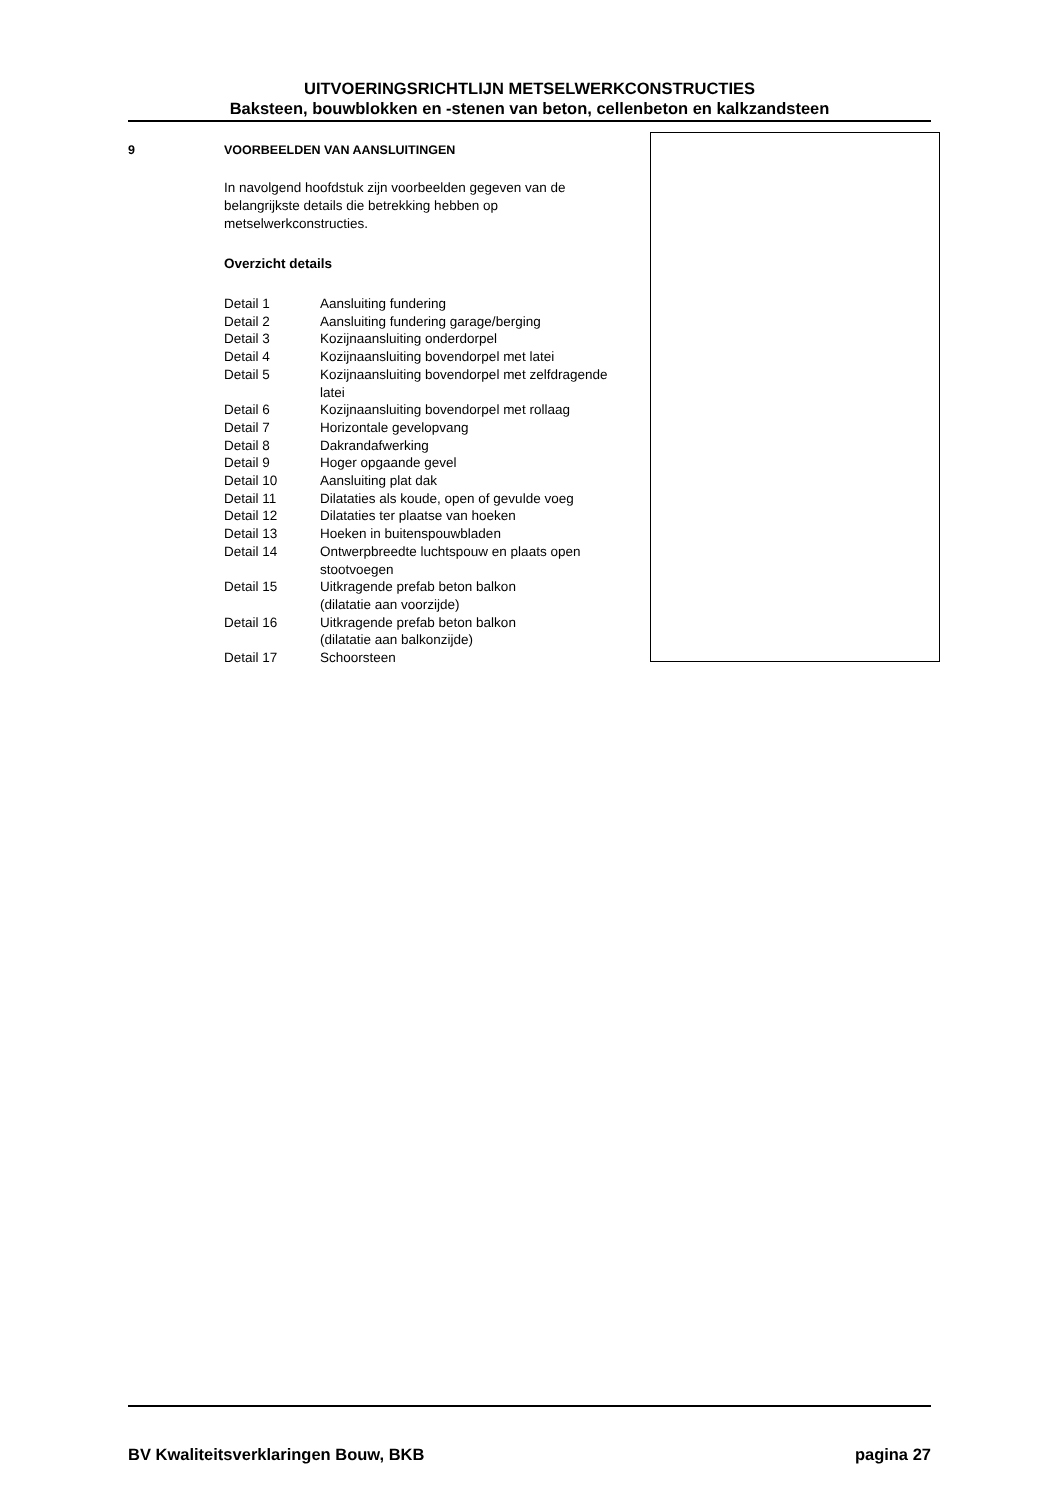UITVOERINGSRICHTLIJN METSELWERKCONSTRUCTIES
Baksteen, bouwblokken en -stenen van beton, cellenbeton en kalkzandsteen
9 VOORBEELDEN VAN AANSLUITINGEN
In navolgend hoofdstuk zijn voorbeelden gegeven van de belangrijkste details die betrekking hebben op metselwerkconstructies.
Overzicht details
| Detail 1 | Aansluiting fundering |
| Detail 2 | Aansluiting fundering garage/berging |
| Detail 3 | Kozijnaansluiting onderdorpel |
| Detail 4 | Kozijnaansluiting bovendorpel met latei |
| Detail 5 | Kozijnaansluiting bovendorpel met zelfdragende latei |
| Detail 6 | Kozijnaansluiting bovendorpel met rollaag |
| Detail 7 | Horizontale gevelopvang |
| Detail 8 | Dakrandafwerking |
| Detail 9 | Hoger opgaande gevel |
| Detail 10 | Aansluiting plat dak |
| Detail 11 | Dilataties als koude, open of gevulde voeg |
| Detail 12 | Dilataties ter plaatse van hoeken |
| Detail 13 | Hoeken in buitenspouwbladen |
| Detail 14 | Ontwerpbreedte luchtspouw en plaats open stootvoegen |
| Detail 15 | Uitkragende prefab beton balkon (dilatatie aan voorzijde) |
| Detail 16 | Uitkragende prefab beton balkon (dilatatie aan balkonzijde) |
| Detail 17 | Schoorsteen |
BV Kwaliteitsverklaringen Bouw, BKB pagina 27